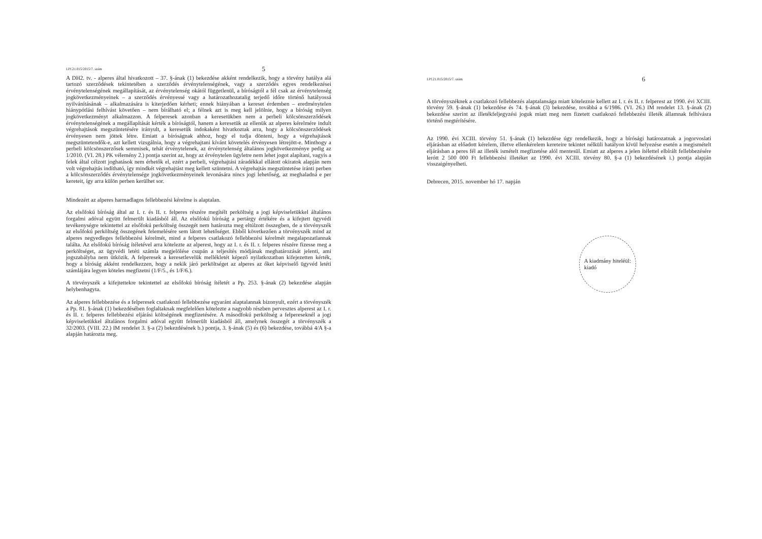I.Pf.21.015/2015/7. szám 5
A DH2. tv. - alperes által hivatkozott – 37. §-ának (1) bekezdése akként rendelkezik, hogy a törvény hatálya alá tartozó szerződések tekintetében a szerződés érvénytelenségének, vagy a szerződés egyes rendelkezései érvénytelenségének megállapítását, az érvénytelenség okától függetlenül, a bíróságtól a fél csak az érvénytelenség jogkövetkezményeinek – a szerződés érvényessé vagy a határozathozatalig terjedő időre történő hatályossá nyilvánításának – alkalmazására is kiterjedően kérheti; ennek hiányában a kereset érdemben – eredménytelen hiánypótlási felhívást követően – nem bírálható el; a félnek azt is meg kell jelölnie, hogy a bíróság milyen jogkövetkezményt alkalmazzon. A felperesek azonban a keresetükben nem a perbeli kölcsönszerződések érvénytelenségének a megállapítását kérték a bíróságtól, hanem a keresetük az ellenük az alperes kérelmére indult végrehajtások megszüntetésére irányult, a keresetük indokaként hivatkoztak arra, hogy a kölcsönszerződések érvényesen nem jöttek létre. Emiatt a bíróságnak ahhoz, hogy el tudja dönteni, hogy a végrehajtások megszüntetendők-e, azt kellett vizsgálnia, hogy a végrehajtani kívánt követelés érvényesen létrejött-e. Minthogy a perbeli kölcsönszerzősek semmisek, tehát érvénytelenek, az érvénytelenség általános jogkövetkezménye pedig az 1/2010. (VI. 28.) PK vélemény 2.) pontja szerint az, hogy az érvénytelen ügyletre nem lehet jogot alapítani, vagyis a felek által célzott joghatások nem érhetők el, ezért a perbeli, végrehajtási záradékkal ellátott okiratok alapján nem volt végrehajtás indítható, így mindkét végrehajtást meg kellett szüntetni. A végrehajtás megszüntetése iránti perben a kölcsönszerződés érvénytelensége jogkövetkezményeinek levonására nincs jogi lehetőség, az meghaladná e per kereteit, így arra külön perben kerülhet sor.
Mindezért az alperes harmadlagos fellebbezési kérelme is alaptalan.
Az elsőfokú bíróság által az I. r. és II. r. felperes részére megítélt perköltség a jogi képviseletükkel általános forgalmi adóval együtt felmerült kiadásból áll. Az elsőfokú bíróság a pertárgy értékére és a kifejtett ügyvédi tevékenységre tekintettel az elsőfokú perköltség összegét nem határozta meg eltúlzott összegben, de a törvényszék az elsőfokú perköltség összegének felemelésére sem látott lehetőséget. Ebből következően a törvényszék mind az alperes negyedleges fellebbezési kérelmét, mind a felperes csatlakozó fellebbezési kérelmét megalapozatlannak találta. Az elsőfokú bíróság ítéletével arra kötelezte az alperest, hogy az I. r. és II. r. felperes részére fizesse meg a perköltséget, az ügyvédi letéti számla megjelölése csupán a teljesítés módjának meghatározását jelenti, ami jogszabályba nem ütközik. A felperesek a keresetlevelük mellékletét képező nyilatkozatban kifejezetten kérték, hogy a bíróság akként rendelkezzen, hogy a nekik járó perköltséget az alperes az őket képviselő ügyvéd letéti számlájára legyen köteles megfizetni (1/F/5., és 1/F/6.).
A törvényszék a kifejtettekre tekintettel az elsőfokú bíróság ítéletét a Pp. 253. §-ának (2) bekezdése alapján helybenhagyta.
Az alperes fellebbezése és a felperesek csatlakozó fellebbezése egyaránt alaptalannak bizonyult, ezért a törvényszék a Pp. 81. §-ának (1) bekezdésében foglaltaknak megfelelően kötelezte a nagyobb részben pervesztes alperest az I. r. és II. r. felperes fellebbezési eljárási költségének megfizetésére. A másodfokú perköltség a felpereseknél a jogi képviseletükkel általános forgalmi adóval együtt felmerült kiadásból áll, amelynek összegét a törvényszék a 32/2003. (VIII. 22.) IM rendelet 3. §-a (2) bekezdésének b.) pontja, 3. §-ának (5) és (6) bekezdése, továbbá 4/A §-a alapján határozta meg.
I.Pf.21.015/2015/7. szám 6
A törvényszéknek a csatlakozó fellebbezés alaptalansága miatt köteleznie kellett az I. r. és II. r. felperest az 1990. évi XCIII. törvény 59. §-ának (1) bekezdése és 74. §-ának (3) bekezdése, továbbá a 6/1986. (VI. 26.) IM rendelet 13. §-ának (2) bekezdése szerint az illetékfeljegyzési joguk miatt meg nem fizetett csatlakozó fellebbezési illeték államnak felhívásra történő megtérítésére.
Az 1990. évi XCIII. törvény 51. §-ának (1) bekezdése úgy rendelkezik, hogy a bírósági határozatnak a jogorvoslati eljárásban az előadott kérelem, illetve ellenkérelem kereteire tekintet nélküli hatályon kívül helyezése esetén a megismételt eljárásban a peres fél az illeték ismételt megfizetése alól mentesül. Emiatt az alperes a jelen ítélettel elbírált fellebbezésére lerótt 2 500 000 Ft fellebbezési illetéket az 1990. évi XCIII. törvény 80. §-a (1) bekezdésének i.) pontja alapján visszaigényelheti.
Debrecen, 2015. november hó 17. napján
A kiadmány hiteléül:
kiadó